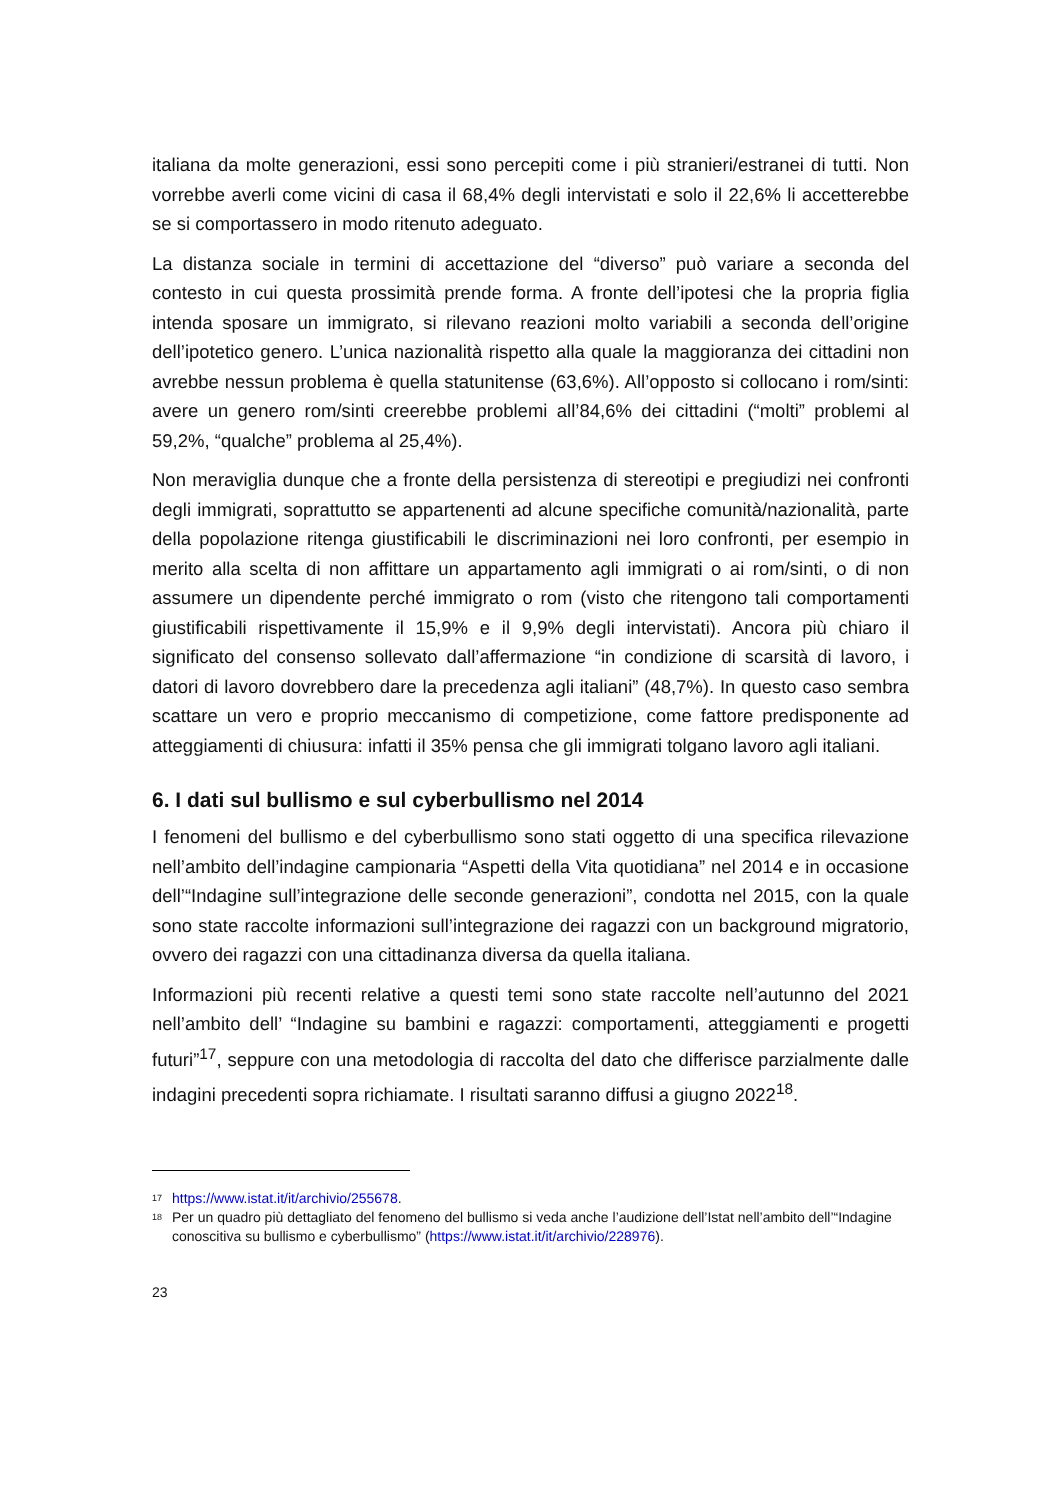italiana da molte generazioni, essi sono percepiti come i più stranieri/estranei di tutti. Non vorrebbe averli come vicini di casa il 68,4% degli intervistati e solo il 22,6% li accetterebbe se si comportassero in modo ritenuto adeguato.
La distanza sociale in termini di accettazione del “diverso” può variare a seconda del contesto in cui questa prossimità prende forma. A fronte dell’ipotesi che la propria figlia intenda sposare un immigrato, si rilevano reazioni molto variabili a seconda dell’origine dell’ipotetico genero. L’unica nazionalità rispetto alla quale la maggioranza dei cittadini non avrebbe nessun problema è quella statunitense (63,6%). All’opposto si collocano i rom/sinti: avere un genero rom/sinti creerebbe problemi all’84,6% dei cittadini (“molti” problemi al 59,2%, “qualche” problema al 25,4%).
Non meraviglia dunque che a fronte della persistenza di stereotipi e pregiudizi nei confronti degli immigrati, soprattutto se appartenenti ad alcune specifiche comunità/nazionalità, parte della popolazione ritenga giustificabili le discriminazioni nei loro confronti, per esempio in merito alla scelta di non affittare un appartamento agli immigrati o ai rom/sinti, o di non assumere un dipendente perché immigrato o rom (visto che ritengono tali comportamenti giustificabili rispettivamente il 15,9% e il 9,9% degli intervistati). Ancora più chiaro il significato del consenso sollevato dall’affermazione “in condizione di scarsità di lavoro, i datori di lavoro dovrebbero dare la precedenza agli italiani” (48,7%). In questo caso sembra scattare un vero e proprio meccanismo di competizione, come fattore predisponente ad atteggiamenti di chiusura: infatti il 35% pensa che gli immigrati tolgano lavoro agli italiani.
6. I dati sul bullismo e sul cyberbullismo nel 2014
I fenomeni del bullismo e del cyberbullismo sono stati oggetto di una specifica rilevazione nell’ambito dell’indagine campionaria “Aspetti della Vita quotidiana” nel 2014 e in occasione dell’“Indagine sull’integrazione delle seconde generazioni”, condotta nel 2015, con la quale sono state raccolte informazioni sull’integrazione dei ragazzi con un background migratorio, ovvero dei ragazzi con una cittadinanza diversa da quella italiana.
Informazioni più recenti relative a questi temi sono state raccolte nell’autunno del 2021 nell’ambito dell’ “Indagine su bambini e ragazzi: comportamenti, atteggiamenti e progetti futuri”<sup>17</sup>, seppure con una metodologia di raccolta del dato che differisce parzialmente dalle indagini precedenti sopra richiamate. I risultati saranno diffusi a giugno 2022<sup>18</sup>.
<sup>17</sup> https://www.istat.it/it/archivio/255678.
<sup>18</sup> Per un quadro più dettagliato del fenomeno del bullismo si veda anche l’audizione dell’Istat nell’ambito dell’“Indagine conoscitiva su bullismo e cyberbullismo” (https://www.istat.it/it/archivio/228976).
23